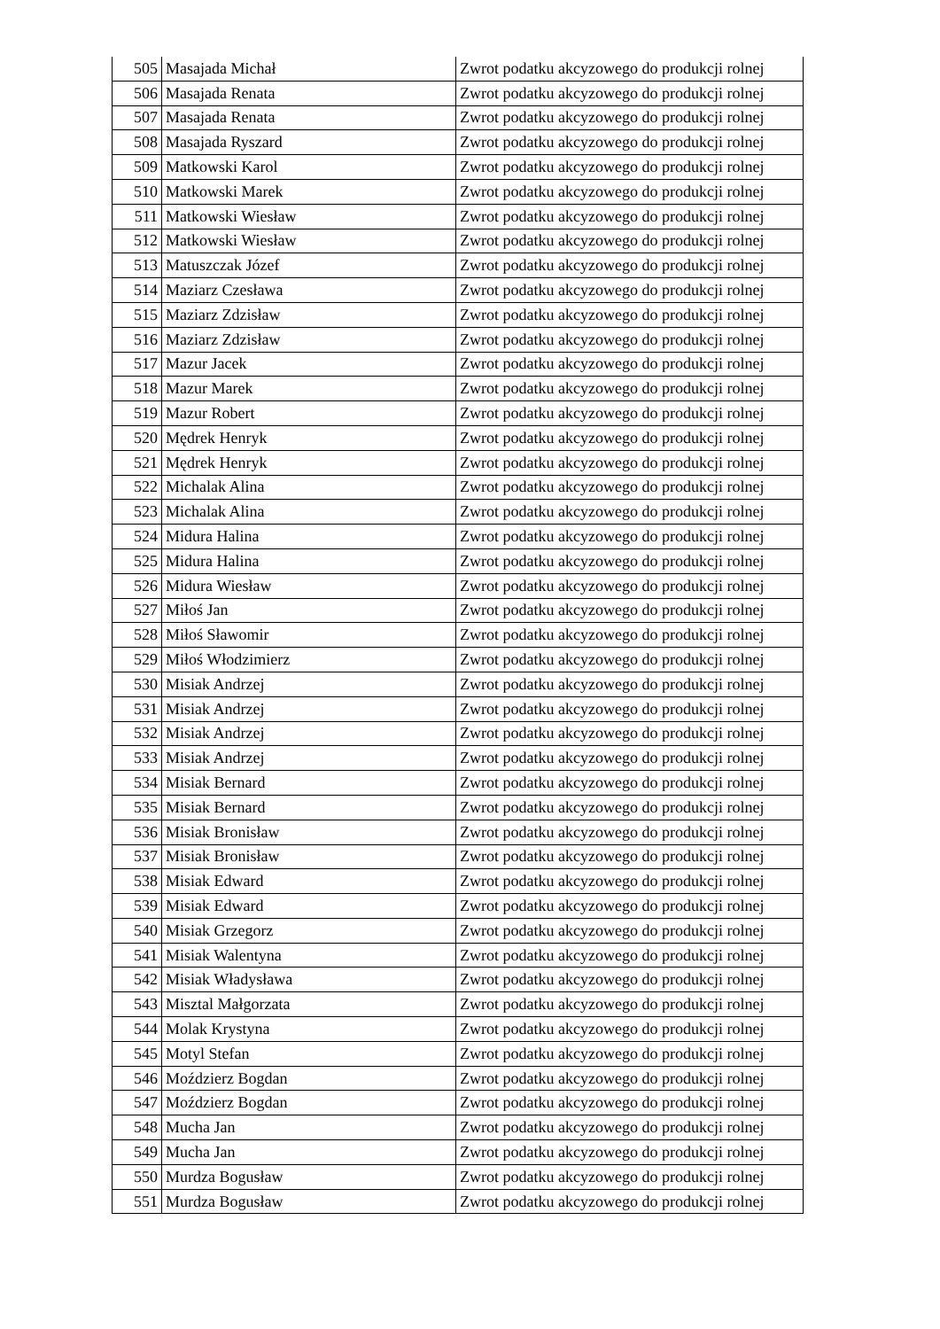| 505 | Masajada Michał | Zwrot podatku akcyzowego do produkcji rolnej |
| 506 | Masajada Renata | Zwrot podatku akcyzowego do produkcji rolnej |
| 507 | Masajada Renata | Zwrot podatku akcyzowego do produkcji rolnej |
| 508 | Masajada Ryszard | Zwrot podatku akcyzowego do produkcji rolnej |
| 509 | Matkowski Karol | Zwrot podatku akcyzowego do produkcji rolnej |
| 510 | Matkowski Marek | Zwrot podatku akcyzowego do produkcji rolnej |
| 511 | Matkowski Wiesław | Zwrot podatku akcyzowego do produkcji rolnej |
| 512 | Matkowski Wiesław | Zwrot podatku akcyzowego do produkcji rolnej |
| 513 | Matuszczak Józef | Zwrot podatku akcyzowego do produkcji rolnej |
| 514 | Maziarz Czesława | Zwrot podatku akcyzowego do produkcji rolnej |
| 515 | Maziarz Zdzisław | Zwrot podatku akcyzowego do produkcji rolnej |
| 516 | Maziarz Zdzisław | Zwrot podatku akcyzowego do produkcji rolnej |
| 517 | Mazur Jacek | Zwrot podatku akcyzowego do produkcji rolnej |
| 518 | Mazur Marek | Zwrot podatku akcyzowego do produkcji rolnej |
| 519 | Mazur Robert | Zwrot podatku akcyzowego do produkcji rolnej |
| 520 | Mędrek Henryk | Zwrot podatku akcyzowego do produkcji rolnej |
| 521 | Mędrek Henryk | Zwrot podatku akcyzowego do produkcji rolnej |
| 522 | Michalak Alina | Zwrot podatku akcyzowego do produkcji rolnej |
| 523 | Michalak Alina | Zwrot podatku akcyzowego do produkcji rolnej |
| 524 | Midura Halina | Zwrot podatku akcyzowego do produkcji rolnej |
| 525 | Midura Halina | Zwrot podatku akcyzowego do produkcji rolnej |
| 526 | Midura Wiesław | Zwrot podatku akcyzowego do produkcji rolnej |
| 527 | Miłoś Jan | Zwrot podatku akcyzowego do produkcji rolnej |
| 528 | Miłoś Sławomir | Zwrot podatku akcyzowego do produkcji rolnej |
| 529 | Miłoś Włodzimierz | Zwrot podatku akcyzowego do produkcji rolnej |
| 530 | Misiak Andrzej | Zwrot podatku akcyzowego do produkcji rolnej |
| 531 | Misiak Andrzej | Zwrot podatku akcyzowego do produkcji rolnej |
| 532 | Misiak Andrzej | Zwrot podatku akcyzowego do produkcji rolnej |
| 533 | Misiak Andrzej | Zwrot podatku akcyzowego do produkcji rolnej |
| 534 | Misiak Bernard | Zwrot podatku akcyzowego do produkcji rolnej |
| 535 | Misiak Bernard | Zwrot podatku akcyzowego do produkcji rolnej |
| 536 | Misiak Bronisław | Zwrot podatku akcyzowego do produkcji rolnej |
| 537 | Misiak Bronisław | Zwrot podatku akcyzowego do produkcji rolnej |
| 538 | Misiak Edward | Zwrot podatku akcyzowego do produkcji rolnej |
| 539 | Misiak Edward | Zwrot podatku akcyzowego do produkcji rolnej |
| 540 | Misiak Grzegorz | Zwrot podatku akcyzowego do produkcji rolnej |
| 541 | Misiak Walentyna | Zwrot podatku akcyzowego do produkcji rolnej |
| 542 | Misiak Władysława | Zwrot podatku akcyzowego do produkcji rolnej |
| 543 | Misztal Małgorzata | Zwrot podatku akcyzowego do produkcji rolnej |
| 544 | Molak Krystyna | Zwrot podatku akcyzowego do produkcji rolnej |
| 545 | Motyl Stefan | Zwrot podatku akcyzowego do produkcji rolnej |
| 546 | Moździerz Bogdan | Zwrot podatku akcyzowego do produkcji rolnej |
| 547 | Moździerz Bogdan | Zwrot podatku akcyzowego do produkcji rolnej |
| 548 | Mucha Jan | Zwrot podatku akcyzowego do produkcji rolnej |
| 549 | Mucha Jan | Zwrot podatku akcyzowego do produkcji rolnej |
| 550 | Murdza Bogusław | Zwrot podatku akcyzowego do produkcji rolnej |
| 551 | Murdza Bogusław | Zwrot podatku akcyzowego do produkcji rolnej |